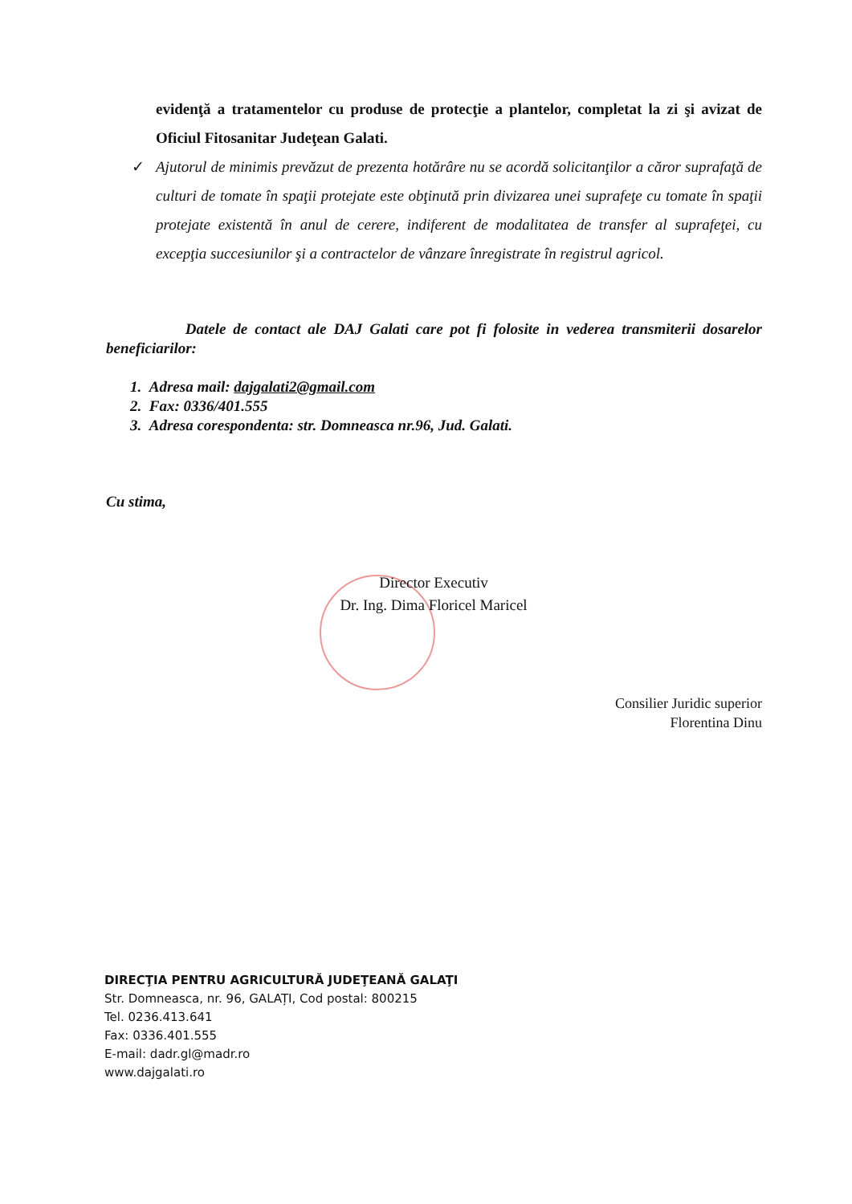evidenţă a tratamentelor cu produse de protecţie a plantelor, completat la zi şi avizat de Oficiul Fitosanitar Judeţean Galati.
✓
Ajutorul de minimis prevăzut de prezenta hotărâre nu se acordă solicitanţilor a căror suprafaţă de culturi de tomate în spaţii protejate este obţinută prin divizarea unei suprafeţe cu tomate în spaţii protejate existentă în anul de cerere, indiferent de modalitatea de transfer al suprafeţei, cu excepţia succesiunilor şi a contractelor de vânzare înregistrate în registrul agricol.
Datele de contact ale DAJ Galati care pot fi folosite in vederea transmiterii dosarelor beneficiarilor:
1. Adresa mail: dajgalati2@gmail.com
2. Fax: 0336/401.555
3. Adresa corespondenta: str. Domneasca nr.96, Jud. Galati.
Cu stima,
Director Executiv
Dr. Ing. Dima Floricel Maricel
Consilier Juridic superior
Florentina Dinu
DIRECŢIA PENTRU AGRICULTURĂ JUDEŢEANĂ GALAŢI
Str. Domneasca, nr. 96, GALAȚI, Cod postal: 800215
Tel. 0236.413.641
Fax: 0336.401.555
E-mail: dadr.gl@madr.ro
www.dajgalati.ro